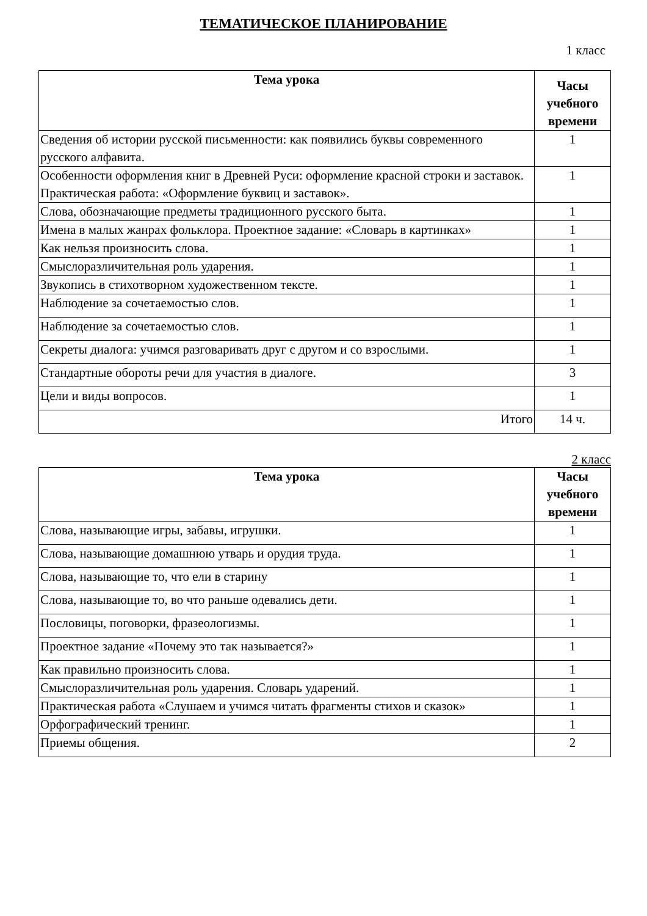ТЕМАТИЧЕСКОЕ ПЛАНИРОВАНИЕ
1 класс
| Тема урока | Часы учебного времени |
| --- | --- |
| Сведения об истории русской письменности: как появились буквы современного русского алфавита. | 1 |
| Особенности оформления книг в Древней Руси: оформление красной строки и заставок. Практическая работа: «Оформление буквиц и заставок». | 1 |
| Слова, обозначающие предметы традиционного русского быта. | 1 |
| Имена в малых жанрах фольклора. Проектное задание: «Словарь в картинках» | 1 |
| Как нельзя произносить слова. | 1 |
| Смыслоразличительная роль ударения. | 1 |
| Звукопись в стихотворном художественном тексте. | 1 |
| Наблюдение за сочетаемостью слов. | 1 |
| Наблюдение за сочетаемостью слов. | 1 |
| Секреты диалога: учимся разговаривать друг с другом и со взрослыми. | 1 |
| Стандартные обороты речи для участия в диалоге. | 3 |
| Цели и виды вопросов. | 1 |
| Итого | 14 ч. |
2 класс
| Тема урока | Часы учебного времени |
| --- | --- |
| Слова, называющие игры, забавы, игрушки. | 1 |
| Слова, называющие домашнюю утварь и орудия труда. | 1 |
| Слова, называющие то, что ели в старину | 1 |
| Слова, называющие то, во что раньше одевались дети. | 1 |
| Пословицы, поговорки, фразеологизмы. | 1 |
| Проектное задание «Почему это так называется?» | 1 |
| Как правильно произносить слова. | 1 |
| Смыслоразличительная роль ударения. Словарь ударений. | 1 |
| Практическая работа «Слушаем и учимся читать фрагменты стихов и сказок» | 1 |
| Орфографический тренинг. | 1 |
| Приемы общения. | 2 |